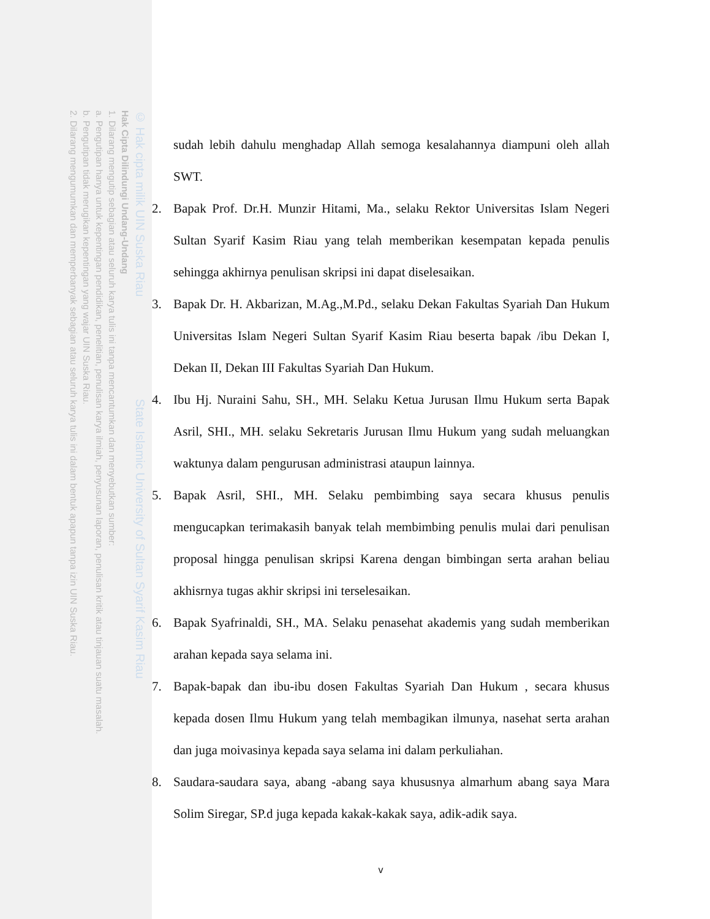© Hak cipta milik UIN Suska Riau State Islamic University of Sultan Syarif Kasim Riau
Hak Cipta Dilindungi Undang-Undang
1. Dilarang mengutip sebagian atau seluruh karya tulis ini tanpa mencantumkan dan menyebutkan sumber:
a. Pengutipan hanya untuk kepentingan pendidikan, penelitian, penulisan karya ilmiah, penyusunan laporan, penulisan kritik atau tinjauan suatu masalah.
b. Pengutipan tidak merugikan kepentingan yang wajar UIN Suska Riau.
2. Dilarang mengumumkan dan memperbanyak sebagian atau seluruh karya tulis ini dalam bentuk apapun tanpa izin UIN Suska Riau.
sudah lebih dahulu menghadap Allah semoga kesalahannya diampuni oleh allah SWT.
2. Bapak Prof. Dr.H. Munzir Hitami, Ma., selaku Rektor Universitas Islam Negeri Sultan Syarif Kasim Riau yang telah memberikan kesempatan kepada penulis sehingga akhirnya penulisan skripsi ini dapat diselesaikan.
3. Bapak Dr. H. Akbarizan, M.Ag.,M.Pd., selaku Dekan Fakultas Syariah Dan Hukum Universitas Islam Negeri Sultan Syarif Kasim Riau beserta bapak /ibu Dekan I, Dekan II, Dekan III Fakultas Syariah Dan Hukum.
4. Ibu Hj. Nuraini Sahu, SH., MH. Selaku Ketua Jurusan Ilmu Hukum serta Bapak Asril, SHI., MH. selaku Sekretaris Jurusan Ilmu Hukum yang sudah meluangkan waktunya dalam pengurusan administrasi ataupun lainnya.
5. Bapak Asril, SHI., MH. Selaku pembimbing saya secara khusus penulis mengucapkan terimakasih banyak telah membimbing penulis mulai dari penulisan proposal hingga penulisan skripsi Karena dengan bimbingan serta arahan beliau akhisrnya tugas akhir skripsi ini terselesaikan.
6. Bapak Syafrinaldi, SH., MA. Selaku penasehat akademis yang sudah memberikan arahan kepada saya selama ini.
7. Bapak-bapak dan ibu-ibu dosen Fakultas Syariah Dan Hukum , secara khusus kepada dosen Ilmu Hukum yang telah membagikan ilmunya, nasehat serta arahan dan juga moivasinya kepada saya selama ini dalam perkuliahan.
8. Saudara-saudara saya, abang -abang saya khususnya almarhum abang saya Mara Solim Siregar, SP.d juga kepada kakak-kakak saya, adik-adik saya.
v